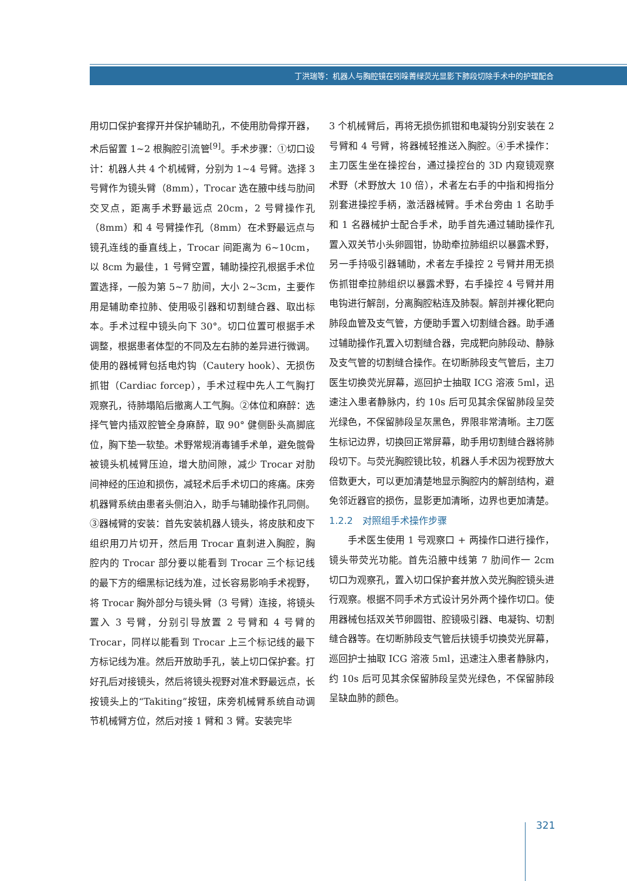丁洪瑞等：机器人与胸腔镜在吲哚菁绿荧光显影下肺段切除手术中的护理配合
用切口保护套撑开并保护辅助孔，不使用肋骨撑开器，术后留置 1~2 根胸腔引流管<sup>[9]</sup>。手术步骤：①切口设计：机器人共 4 个机械臂，分别为 1~4 号臂。选择 3 号臂作为镜头臂（8mm），Trocar 选在腋中线与肋间交叉点，距离手术野最远点 20cm，2 号臂操作孔（8mm）和 4 号臂操作孔（8mm）在术野最远点与镜孔连线的垂直线上，Trocar 间距离为 6~10cm，以 8cm 为最佳，1 号臂空置，辅助操控孔根据手术位置选择，一般为第 5~7 肋间，大小 2~3cm，主要作用是辅助牵拉肺、使用吸引器和切割缝合器、取出标本。手术过程中镜头向下 30°。切口位置可根据手术调整，根据患者体型的不同及左右肺的差异进行微调。使用的器械臂包括电灼钩（Cautery hook）、无损伤抓钳（Cardiac forcep），手术过程中先人工气胸打观察孔，待肺塌陷后撤离人工气胸。②体位和麻醉：选择气管内插双腔管全身麻醉，取 90° 健侧卧头高脚底位，胸下垫一软垫。术野常规消毒铺手术单，避免髋骨被镜头机械臂压迫，增大肋间隙，减少 Trocar 对肋间神经的压迫和损伤，减轻术后手术切口的疼痛。床旁机器臂系统由患者头侧泊入，助手与辅助操作孔同侧。③器械臂的安装：首先安装机器人镜头，将皮肤和皮下组织用刀片切开，然后用 Trocar 直刺进入胸腔，胸腔内的 Trocar 部分要以能看到 Trocar 三个标记线的最下方的细黑标记线为准，过长容易影响手术视野，将 Trocar 胸外部分与镜头臂（3 号臂）连接，将镜头置入 3 号臂，分别引导放置 2 号臂和 4 号臂的 Trocar，同样以能看到 Trocar 上三个标记线的最下方标记线为准。然后开放助手孔，装上切口保护套。打好孔后对接镜头，然后将镜头视野对准术野最远点，长按镜头上的“Takiting”按钮，床旁机械臂系统自动调节机械臂方位，然后对接 1 臂和 3 臂。安装完毕
3 个机械臂后，再将无损伤抓钳和电凝钩分别安装在 2 号臂和 4 号臂，将器械轻推送入胸腔。④手术操作：主刀医生坐在操控台，通过操控台的 3D 内窥镜观察术野（术野放大 10 倍），术者左右手的中指和拇指分别套进操控手柄，激活器械臂。手术台旁由 1 名助手和 1 名器械护士配合手术，助手首先通过辅助操作孔置入双关节小头卵圆钳，协助牵拉肺组织以暴露术野，另一手持吸引器辅助，术者左手操控 2 号臂并用无损伤抓钳牵拉肺组织以暴露术野，右手操控 4 号臂并用电钩进行解剖，分离胸腔粘连及肺裂。解剖并裸化靶向肺段血管及支气管，方便助手置入切割缝合器。助手通过辅助操作孔置入切割缝合器，完成靶向肺段动、静脉及支气管的切割缝合操作。在切断肺段支气管后，主刀医生切换荧光屏幕，巡回护士抽取 ICG 溶液 5ml，迅速注入患者静脉内，约 10s 后可见其余保留肺段呈荧光绿色，不保留肺段呈灰黑色，界限非常清晰。主刀医生标记边界，切换回正常屏幕，助手用切割缝合器将肺段切下。与荧光胸腔镜比较，机器人手术因为视野放大倍数更大，可以更加清楚地显示胸腔内的解剖结构，避免邻近器官的损伤，显影更加清晰，边界也更加清楚。
1.2.2　对照组手术操作步骤
手术医生使用 1 号观察口 + 两操作口进行操作，镜头带荧光功能。首先沿腋中线第 7 肋间作一 2cm 切口为观察孔，置入切口保护套并放入荧光胸腔镜头进行观察。根据不同手术方式设计另外两个操作切口。使用器械包括双关节卵圆钳、腔镜吸引器、电凝钩、切割缝合器等。在切断肺段支气管后扶镜手切换荧光屏幕，巡回护士抽取 ICG 溶液 5ml，迅速注入患者静脉内，约 10s 后可见其余保留肺段呈荧光绿色，不保留肺段呈缺血肺的颜色。
321